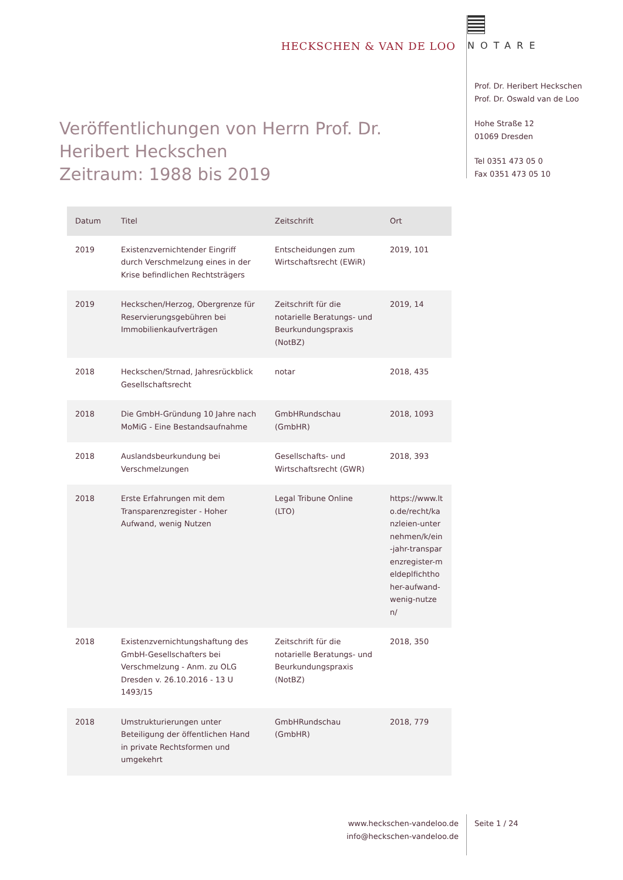HECKSCHEN & VAN DE LOO
NOTARE
Prof. Dr. Heribert Heckschen
Prof. Dr. Oswald van de Loo
Hohe Straße 12
01069 Dresden
Tel 0351 473 05 0
Fax 0351 473 05 10
Veröffentlichungen von Herrn Prof. Dr. Heribert Heckschen
Zeitraum: 1988 bis 2019
| Datum | Titel | Zeitschrift | Ort |
| --- | --- | --- | --- |
| 2019 | Existenzvernichtender Eingriff durch Verschmelzung eines in der Krise befindlichen Rechtsträgers | Entscheidungen zum Wirtschaftsrecht (EWiR) | 2019, 101 |
| 2019 | Heckschen/Herzog, Obergrenze für Reservierungsgebühren bei Immobilienkaufverträgen | Zeitschrift für die notarielle Beratungs- und Beurkundungspraxis (NotBZ) | 2019, 14 |
| 2018 | Heckschen/Strnad, Jahresrückblick Gesellschaftsrecht | notar | 2018, 435 |
| 2018 | Die GmbH-Gründung 10 Jahre nach MoMiG - Eine Bestandsaufnahme | GmbHRundschau (GmbHR) | 2018, 1093 |
| 2018 | Auslandsbeurkundung bei Verschmelzungen | Gesellschafts- und Wirtschaftsrecht (GWR) | 2018, 393 |
| 2018 | Erste Erfahrungen mit dem Transparenzregister - Hoher Aufwand, wenig Nutzen | Legal Tribune Online (LTO) | https://www.lto.de/recht/kanzleien-unternehmen/k/ein-jahr-transparenzregister-meldeplfichthoher-aufwand-wenig-nutzen/ |
| 2018 | Existenzvernichtungshaftung des GmbH-Gesellschafters bei Verschmelzung - Anm. zu OLG Dresden v. 26.10.2016 - 13 U 1493/15 | Zeitschrift für die notarielle Beratungs- und Beurkundungspraxis (NotBZ) | 2018, 350 |
| 2018 | Umstrukturierungen unter Beteiligung der öffentlichen Hand in private Rechtsformen und umgekehrt | GmbHRundschau (GmbHR) | 2018, 779 |
www.heckschen-vandeloo.de
info@heckschen-vandeloo.de
Seite 1 / 24